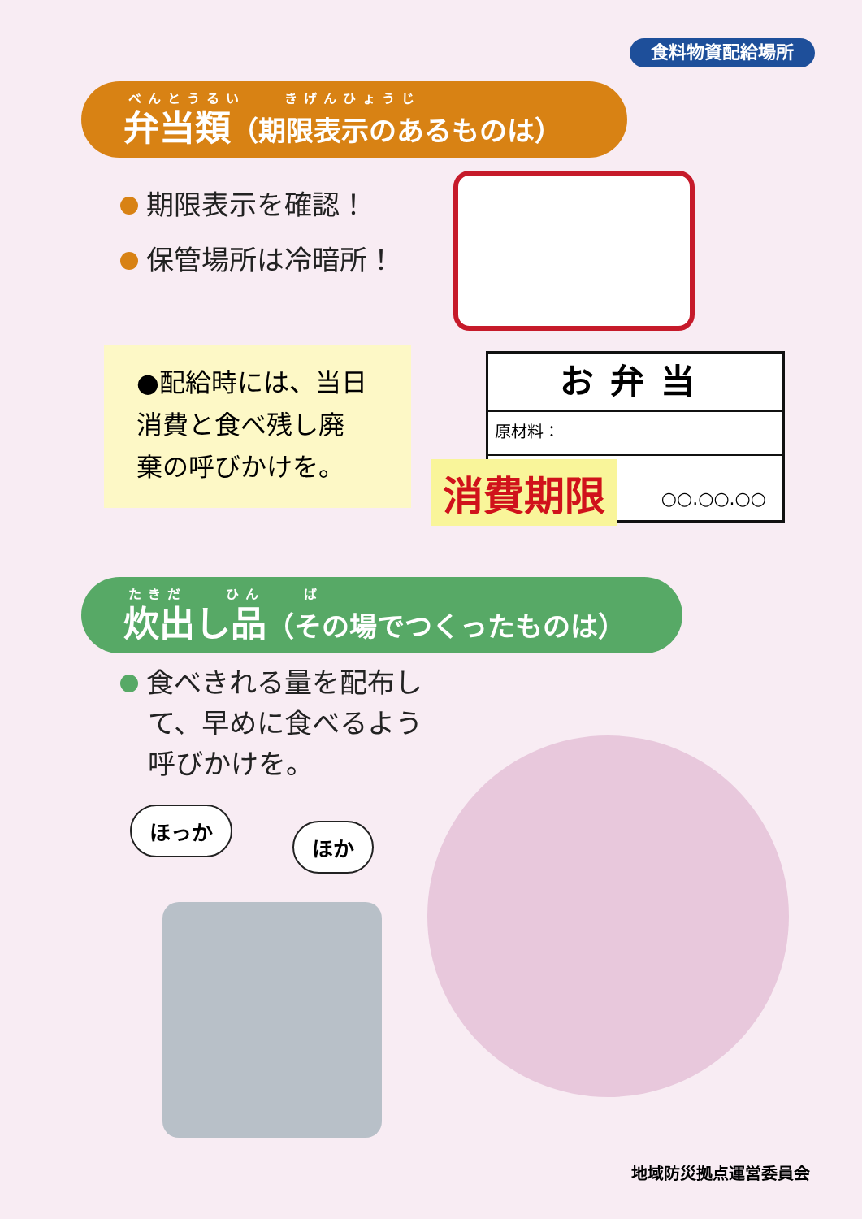食料物資配給場所
べんとうるい　　きげんひょうじ
弁当類（期限表示のあるものは）
期限表示を確認！
保管場所は冷暗所！
●配給時には、当日
消費と食べ残し廃
棄の呼びかけを。
お弁当
原材料：
○○.○○.○○
消費期限
たきだ　　ひん　　ば
炊出し品（その場でつくったものは）
食べきれる量を配布し
　て、早めに食べるよう
　呼びかけを。
ほっか
ほか
地域防災拠点運営委員会